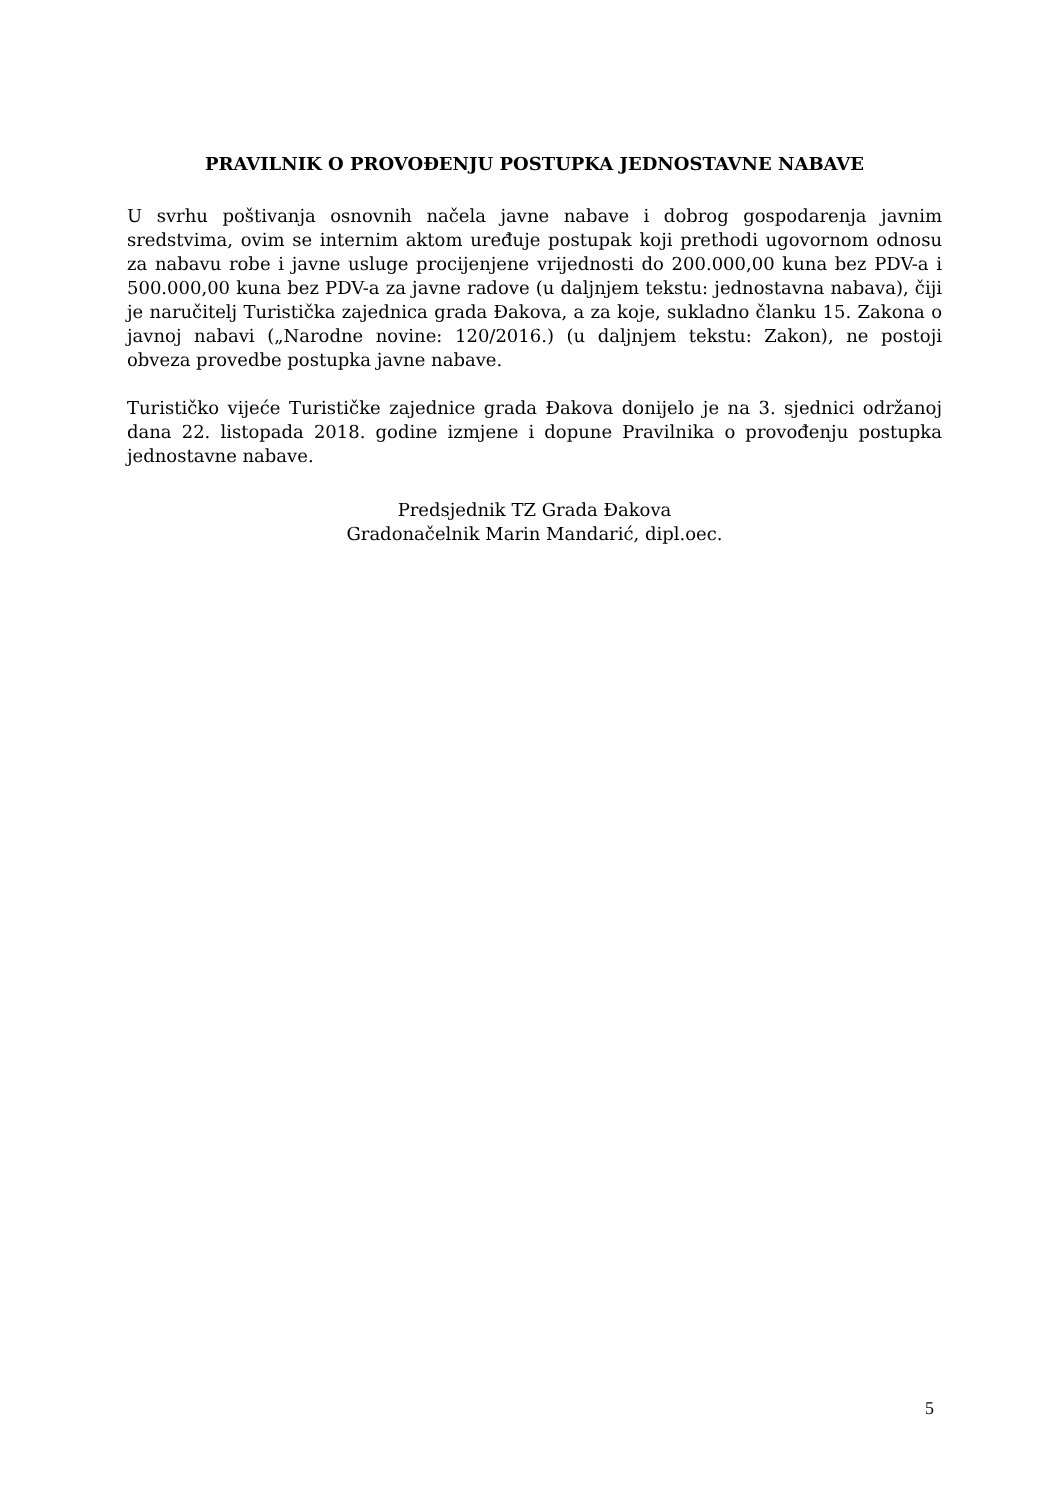PRAVILNIK O PROVOĐENJU POSTUPKA JEDNOSTAVNE NABAVE
U svrhu poštivanja osnovnih načela javne nabave i dobrog gospodarenja javnim sredstvima, ovim se internim aktom uređuje postupak koji prethodi ugovornom odnosu za nabavu robe i javne usluge procijenjene vrijednosti do 200.000,00 kuna bez PDV-a i 500.000,00 kuna bez PDV-a za javne radove (u daljnjem tekstu: jednostavna nabava), čiji je naručitelj Turistička zajednica grada Đakova, a za koje, sukladno članku 15. Zakona o javnoj nabavi („Narodne novine: 120/2016.) (u daljnjem tekstu: Zakon), ne postoji obveza provedbe postupka javne nabave.
Turističko vijeće Turističke zajednice grada Đakova donijelo je na 3. sjednici održanoj dana 22. listopada 2018. godine izmjene i dopune Pravilnika o provođenju postupka jednostavne nabave.
Predsjednik TZ Grada Đakova
Gradonačelnik Marin Mandarić, dipl.oec.
5